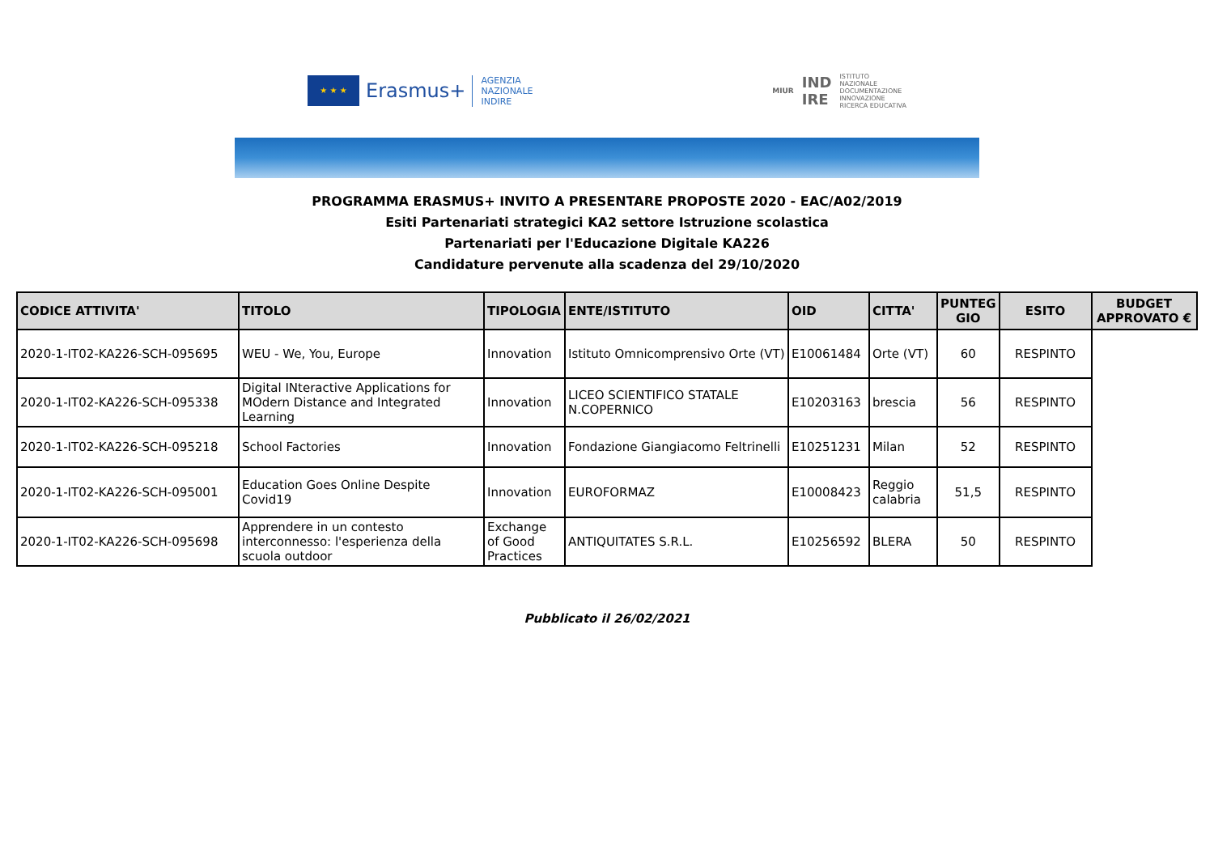★ ★ ★
Erasmus+
AGENZIA
NAZIONALE
INDIRE
MIUR IND
IRE ISTITUTO
NAZIONALE
DOCUMENTAZIONE
INNOVAZIONE
RICERCA EDUCATIVA
PROGRAMMA ERASMUS+ INVITO A PRESENTARE PROPOSTE 2020 - EAC/A02/2019
Esiti Partenariati strategici KA2 settore Istruzione scolastica
Partenariati per l'Educazione Digitale KA226
Candidature pervenute alla scadenza del 29/10/2020
| CODICE ATTIVITA' | TITOLO | TIPOLOGIA | ENTE/ISTITUTO | OID | CITTA' | PUNTEG GIO | ESITO | BUDGET APPROVATO € |
| --- | --- | --- | --- | --- | --- | --- | --- | --- |
| 2020-1-IT02-KA226-SCH-095695 | WEU - We, You, Europe | Innovation | Istituto Omnicomprensivo Orte (VT) | E10061484 | Orte (VT) | 60 | RESPINTO | |
| 2020-1-IT02-KA226-SCH-095338 | Digital INteractive Applications for MOdern Distance and Integrated Learning | Innovation | LICEO SCIENTIFICO STATALE N.COPERNICO | E10203163 | brescia | 56 | RESPINTO | |
| 2020-1-IT02-KA226-SCH-095218 | School Factories | Innovation | Fondazione Giangiacomo Feltrinelli | E10251231 | Milan | 52 | RESPINTO | |
| 2020-1-IT02-KA226-SCH-095001 | Education Goes Online Despite Covid19 | Innovation | EUROFORMAZ | E10008423 | Reggio calabria | 51,5 | RESPINTO | |
| 2020-1-IT02-KA226-SCH-095698 | Apprendere in un contesto interconnesso: l'esperienza della scuola outdoor | Exchange of Good Practices | ANTIQUITATES S.R.L. | E10256592 | BLERA | 50 | RESPINTO | |
Pubblicato il 26/02/2021